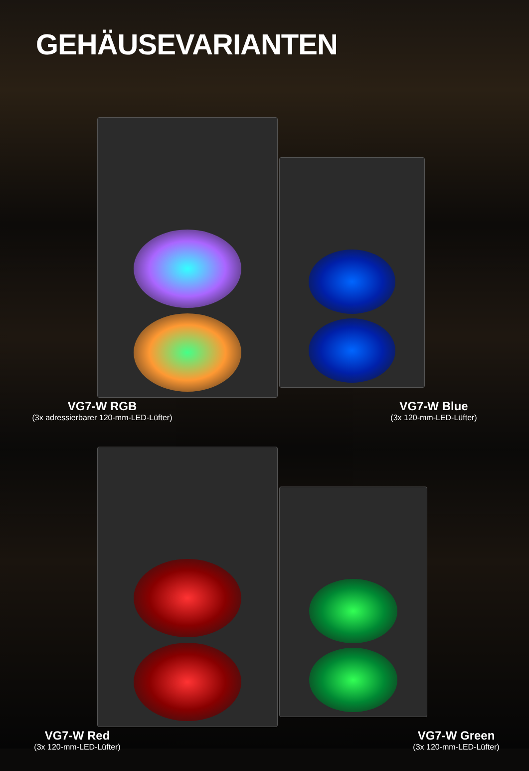GEHÄUSEVARIANTEN
VG7-W RGB
(3x adressierbarer 120-mm-LED-Lüfter)
VG7-W Blue
(3x 120-mm-LED-Lüfter)
VG7-W Red
(3x 120-mm-LED-Lüfter)
VG7-W Green
(3x 120-mm-LED-Lüfter)